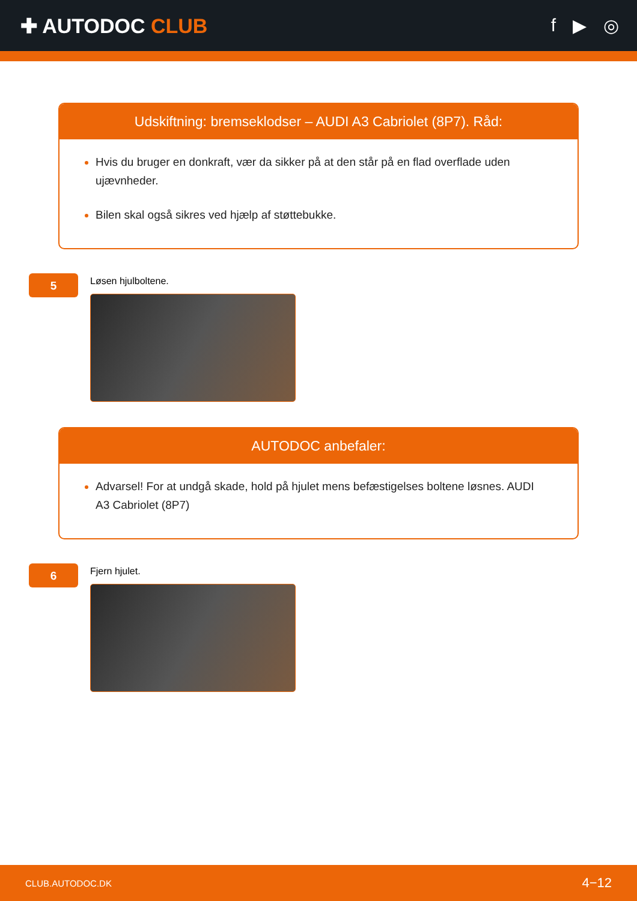✚ AUTODOC CLUB f ▶ ◎
Udskiftning: bremseklodser – AUDI A3 Cabriolet (8P7). Råd:
Hvis du bruger en donkraft, vær da sikker på at den står på en flad overflade uden ujævnheder.
Bilen skal også sikres ved hjælp af støttebukke.
5
Løsen hjulboltene.
AUTODOC anbefaler:
Advarsel! For at undgå skade, hold på hjulet mens befæstigelses boltene løsnes. AUDI A3 Cabriolet (8P7)
6
Fjern hjulet.
CLUB.AUTODOC.DK 4−12